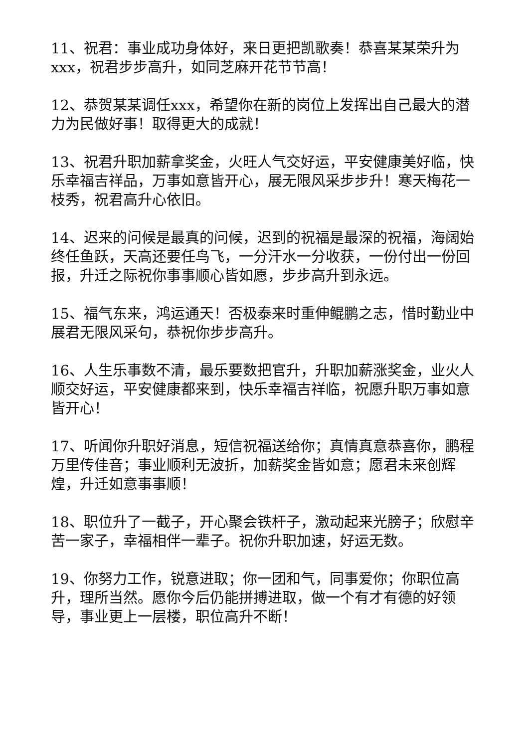11、祝君：事业成功身体好，来日更把凯歌奏！恭喜某某荣升为xxx，祝君步步高升，如同芝麻开花节节高！
12、恭贺某某调任xxx，希望你在新的岗位上发挥出自己最大的潜力为民做好事！取得更大的成就！
13、祝君升职加薪拿奖金，火旺人气交好运，平安健康美好临，快乐幸福吉祥品，万事如意皆开心，展无限风采步步升！寒天梅花一枝秀，祝君高升心依旧。
14、迟来的问候是最真的问候，迟到的祝福是最深的祝福，海阔始终任鱼跃，天高还要任鸟飞，一分汗水一分收获，一份付出一份回报，升迁之际祝你事事顺心皆如愿，步步高升到永远。
15、福气东来，鸿运通天！否极泰来时重伸鲲鹏之志，惜时勤业中展君无限风采句，恭祝你步步高升。
16、人生乐事数不清，最乐要数把官升，升职加薪涨奖金，业火人顺交好运，平安健康都来到，快乐幸福吉祥临，祝愿升职万事如意皆开心！
17、听闻你升职好消息，短信祝福送给你；真情真意恭喜你，鹏程万里传佳音；事业顺利无波折，加薪奖金皆如意；愿君未来创辉煌，升迁如意事事顺！
18、职位升了一截子，开心聚会铁杆子，激动起来光膀子；欣慰辛苦一家子，幸福相伴一辈子。祝你升职加速，好运无数。
19、你努力工作，锐意进取；你一团和气，同事爱你；你职位高升，理所当然。愿你今后仍能拼搏进取，做一个有才有德的好领导，事业更上一层楼，职位高升不断！